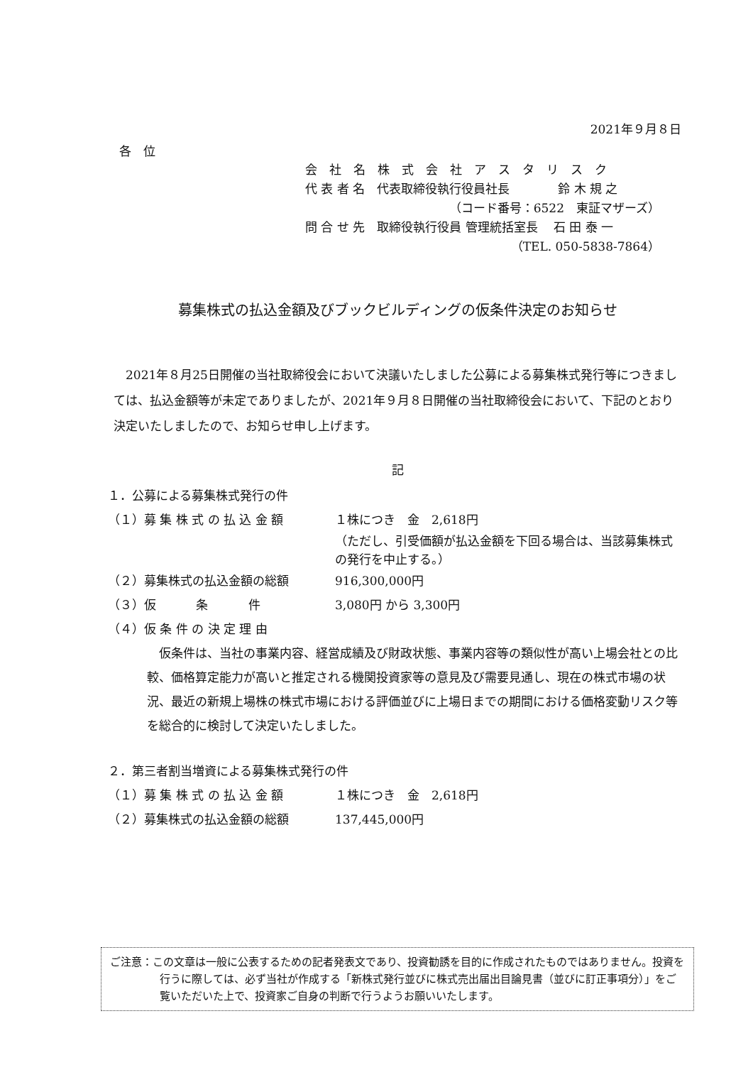2021年９月８日
各　位
会　社　名　株　式　会　社　ア　ス　タ　リ　ス　ク
代 表 者 名　代表取締役執行役員社長　　　　鈴 木 規 之
（コード番号：6522　東証マザーズ）
問 合 せ 先　取締役執行役員 管理統括室長　 石 田 泰 一
（TEL. 050-5838-7864）
募集株式の払込金額及びブックビルディングの仮条件決定のお知らせ
　2021年８月25日開催の当社取締役会において決議いたしました公募による募集株式発行等につきましては、払込金額等が未定でありましたが、2021年９月８日開催の当社取締役会において、下記のとおり決定いたしましたので、お知らせ申し上げます。
記
１．公募による募集株式発行の件
（１）募 集 株 式 の 払 込 金 額 １株につき　金　2,618円
（ただし、引受価額が払込金額を下回る場合は、当該募集株式の発行を中止する。）
（２）募集株式の払込金額の総額 916,300,000円
（３）仮　　　 条　　　 件 3,080円 から 3,300円
（４）仮 条 件 の 決 定 理 由
　仮条件は、当社の事業内容、経営成績及び財政状態、事業内容等の類似性が高い上場会社との比較、価格算定能力が高いと推定される機関投資家等の意見及び需要見通し、現在の株式市場の状況、最近の新規上場株の株式市場における評価並びに上場日までの期間における価格変動リスク等を総合的に検討して決定いたしました。
２．第三者割当増資による募集株式発行の件
（１）募 集 株 式 の 払 込 金 額 １株につき　金　2,618円
（２）募集株式の払込金額の総額 137,445,000円
ご注意：この文章は一般に公表するための記者発表文であり、投資勧誘を目的に作成されたものではありません。投資を行うに際しては、必ず当社が作成する「新株式発行並びに株式売出届出目論見書（並びに訂正事項分）」をご覧いただいた上で、投資家ご自身の判断で行うようお願いいたします。